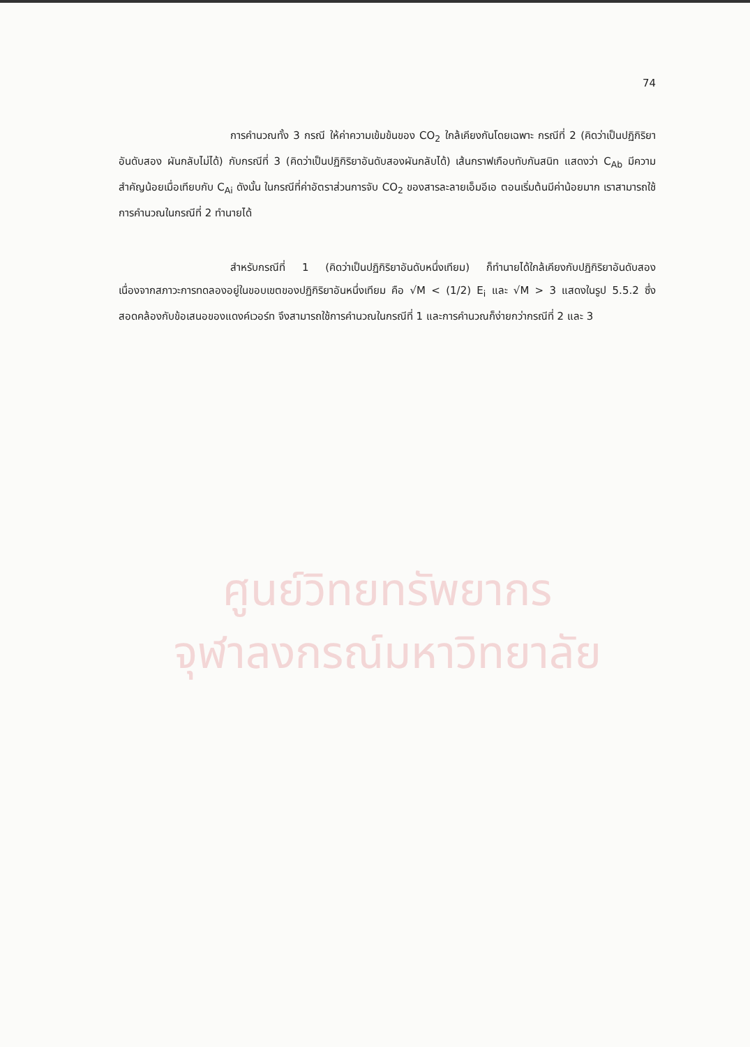74
การคำนวณทั้ง 3 กรณี ให้ค่าความเข้มข้นของ CO<sub>2</sub> ใกล้เคียงกันโดยเฉพาะ กรณีที่ 2 (คิดว่าเป็นปฏิกิริยาอันดับสอง ผันกลับไม่ได้) กับกรณีที่ 3 (คิดว่าเป็นปฏิกิริยาอันดับสองผันกลับได้) เส้นกราฟเกือบทับกันสนิท แสดงว่า C<sub>Ab</sub> มีความสำคัญน้อยเมื่อเทียบกับ C<sub>Ai</sub> ดังนั้น ในกรณีที่ค่าอัตราส่วนการจับ CO<sub>2</sub> ของสารละลายเอ็มอีเอ ตอนเริ่มต้นมีค่าน้อยมาก เราสามารถใช้การคำนวณในกรณีที่ 2 ทำนายได้
สำหรับกรณีที่ 1 (คิดว่าเป็นปฏิกิริยาอันดับหนึ่งเทียม) ก็ทำนายได้ใกล้เคียงกับปฏิกิริยาอันดับสอง เนื่องจากสภาวะการทดลองอยู่ในขอบเขตของปฏิกิริยาอันหนึ่งเทียม คือ √M < (1/2) E<sub>i</sub> และ √M > 3 แสดงในรูป 5.5.2 ซึ่งสอดคล้องกับข้อเสนอของแดงค์เวอร์ท จึงสามารถใช้การคำนวณในกรณีที่ 1 และการคำนวณก็ง่ายกว่ากรณีที่ 2 และ 3
ศูนย์วิทยทรัพยากร
จุฬาลงกรณ์มหาวิทยาลัย